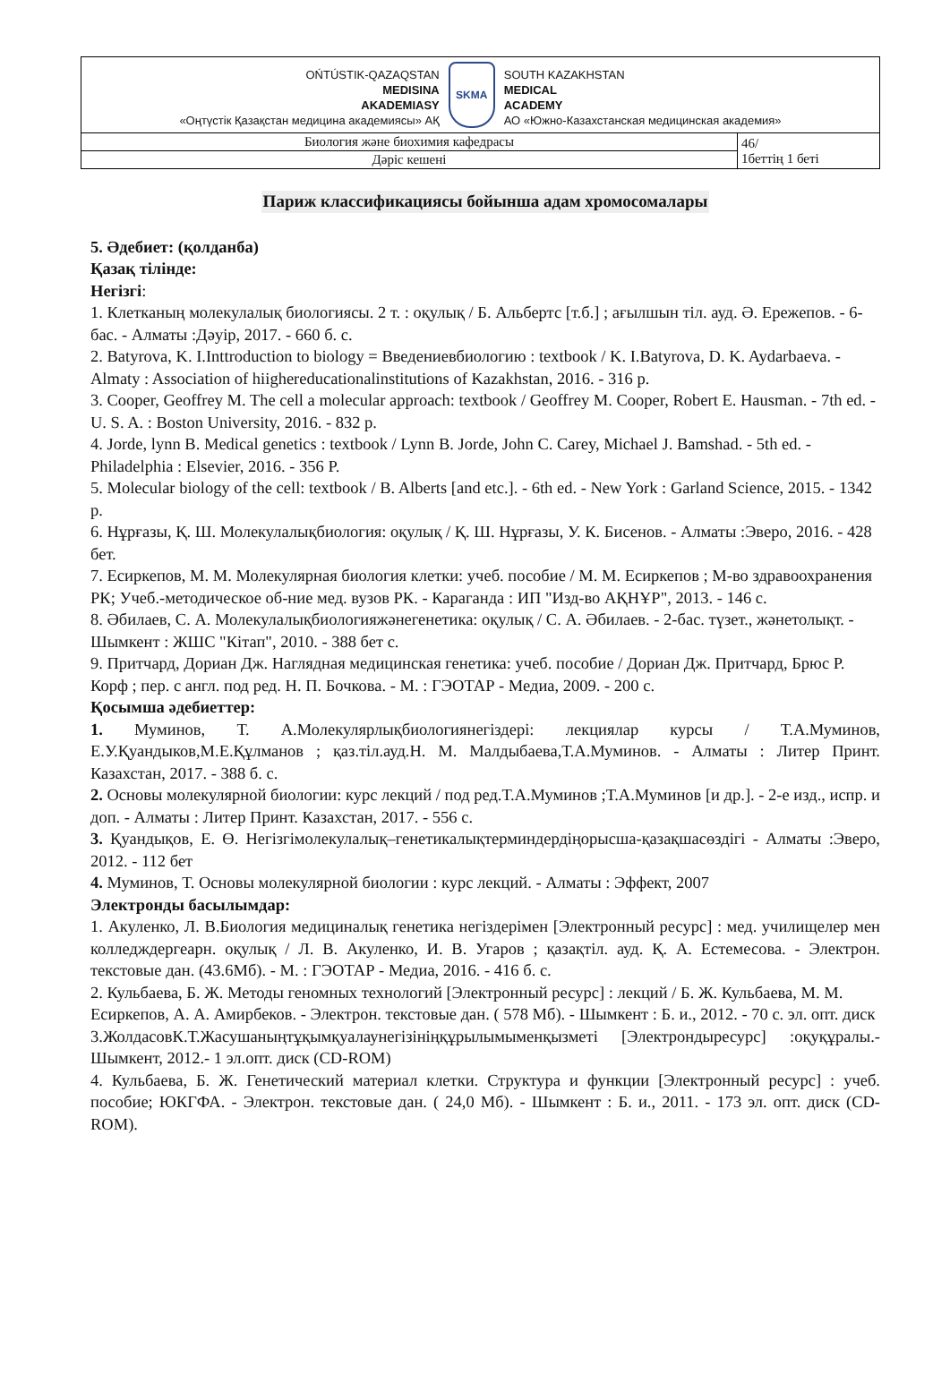| OŃTÚSTIK-QAZAQSTAN MEDISINA AKADEMIASY «Оңтүстік Қазақстан медицина академиясы» АҚ SKMA SOUTH KAZAKHSTAN MEDICAL ACADEMY АО «Южно-Казахстанская медицинская академия» | |
| Биология және биохимия кафедрасы | 46/ 1беттің 1 беті |
| Дәріс кешені | |
Париж классификациясы бойынша адам хромосомалары
5. Әдебиет: (қолданба)
Қазақ тілінде:
Негізгі:
1. Клетканың молекулалық биологиясы. 2 т. : оқулық / Б. Альбертс [т.б.] ; ағылшын тіл. ауд. Ә. Ережепов. - 6- бас. - Алматы :Дәуір, 2017. - 660 б. с.
2. Batyrova, K. I.Inttroduction to biology = Введениевбиологию : textbook / K. I.Batyrova, D. K. Aydarbaeva. - Almaty : Association of hiighereducationalinstitutions of Kazakhstan, 2016. - 316 p.
3. Cooper, Geoffrey M. The cell a molecular approach: textbook / Geoffrey M. Cooper, Robert E. Hausman. - 7th ed. - U. S. A. : Boston University, 2016. - 832 p.
4. Jorde, lynn B. Medical genetics : textbook / Lynn B. Jorde, John C. Carey, Michael J. Bamshad. - 5th ed. - Philadelphia : Elsevier, 2016. - 356 P.
5. Molecular biology of the cell: textbook / B. Alberts [and etc.]. - 6th ed. - New York : Garland Science, 2015. - 1342 p.
6. Нұрғазы, Қ. Ш. Молекулалықбиология: оқулық / Қ. Ш. Нұрғазы, У. К. Бисенов. - Алматы :Эверо, 2016. - 428 бет.
7. Есиркепов, М. М. Молекулярная биология клетки: учеб. пособие / М. М. Есиркепов ; М-во здравоохранения РК; Учеб.-методическое об-ние мед. вузов РК. - Караганда : ИП "Изд-во АҚНҰР", 2013. - 146 с.
8. Әбилаев, С. А. Молекулалықбиологияжәнегенетика: оқулық / С. А. Әбилаев. - 2-бас. түзет., жәнетолықт. - Шымкент : ЖШС "Кітап", 2010. - 388 бет с.
9. Притчард, Дориан Дж. Наглядная медицинская генетика: учеб. пособие / Дориан Дж. Притчард, Брюс Р. Корф ; пер. с англ. под ред. Н. П. Бочкова. - М. : ГЭОТАР - Медиа, 2009. - 200 с.
Қосымша әдебиеттер:
1. Муминов, Т. А.Молекулярлықбиологиянегіздері: лекциялар курсы / Т.А.Муминов, Е.У.Қуандыков,М.Е.Құлманов ; қаз.тіл.ауд.Н. М. Малдыбаева,Т.А.Муминов. - Алматы : Литер Принт. Казахстан, 2017. - 388 б. с.
2. Основы молекулярной биологии: курс лекций / под ред.Т.А.Муминов ;Т.А.Муминов [и др.]. - 2-е изд., испр. и доп. - Алматы : Литер Принт. Казахстан, 2017. - 556 с.
3. Қуандықов, Е. Ө. Негізгімолекулалық–генетикалықтерминдердіңорысша-қазақшасөздігі - Алматы :Эверо, 2012. - 112 бет
4. Муминов, Т. Основы молекулярной биологии : курс лекций. - Алматы : Эффект, 2007
Электронды басылымдар:
1. Акуленко, Л. В.Биология медициналық генетика негіздерімен [Электронный ресурс] : мед. училищелер мен колледждергеарн. оқулық / Л. В. Акуленко, И. В. Угаров ; қазақтіл. ауд. Қ. А. Естемесова. - Электрон. текстовые дан. (43.6Мб). - М. : ГЭОТАР - Медиа, 2016. - 416 б. с.
2. Кульбаева, Б. Ж. Методы геномных технологий [Электронный ресурс] : лекций / Б. Ж. Кульбаева, М. М. Есиркепов, А. А. Амирбеков. - Электрон. текстовые дан. ( 578 Мб). - Шымкент : Б. и., 2012. - 70 с. эл. опт. диск
3.ЖолдасовК.Т.Жасушаныңтұқымқуалаунегізініңқұрылымыменқызметі [Электрондыресурс] :оқуқұралы.- Шымкент, 2012.- 1 эл.опт. диск (CD-ROM)
4. Кульбаева, Б. Ж. Генетический материал клетки. Структура и функции [Электронный ресурс] : учеб. пособие; ЮКГФА. - Электрон. текстовые дан. ( 24,0 Мб). - Шымкент : Б. и., 2011. - 173 эл. опт. диск (CD-ROM).